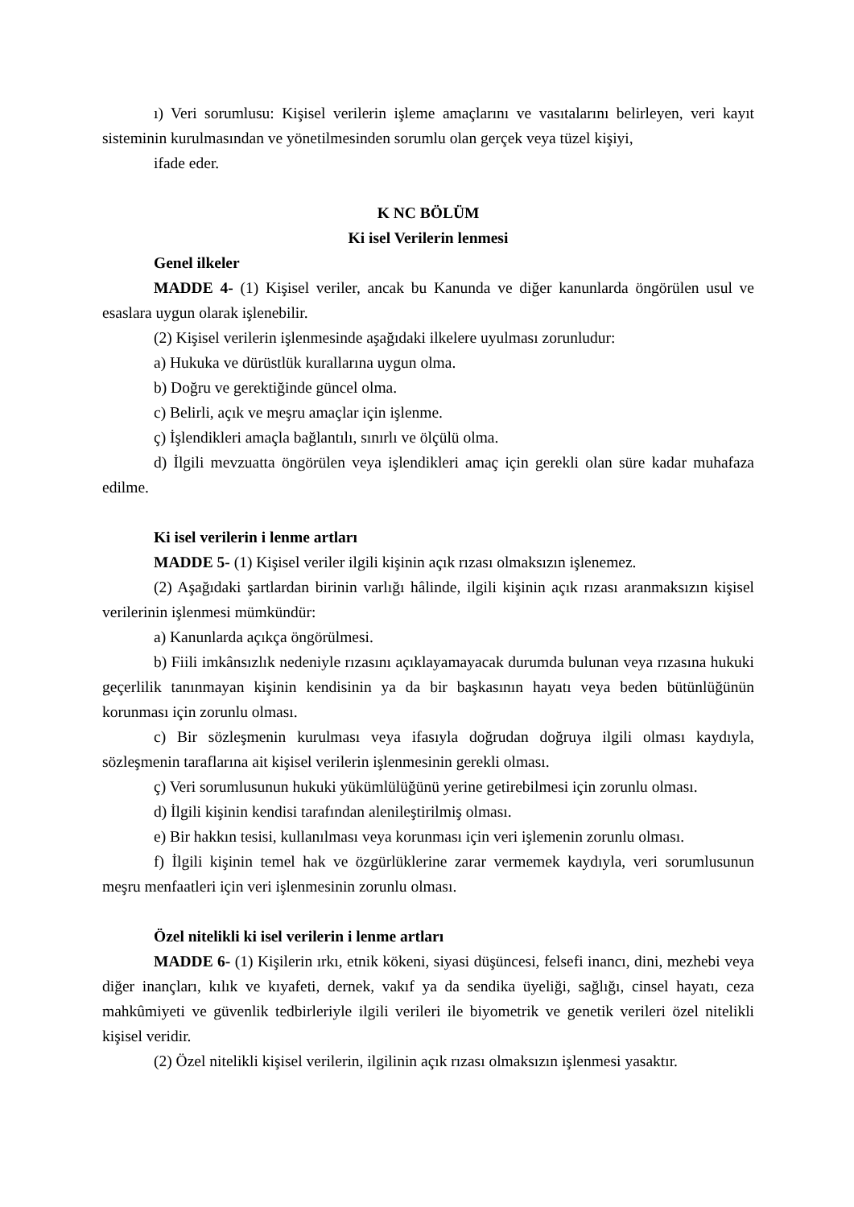ı) Veri sorumlusu: Kişisel verilerin işleme amaçlarını ve vasıtalarını belirleyen, veri kayıt sisteminin kurulmasından ve yönetilmesinden sorumlu olan gerçek veya tüzel kişiyi,
ifade eder.
K NC BÖLÜM
Ki isel Verilerin lenmesi
Genel ilkeler
MADDE 4- (1) Kişisel veriler, ancak bu Kanunda ve diğer kanunlarda öngörülen usul ve esaslara uygun olarak işlenebilir.
(2) Kişisel verilerin işlenmesinde aşağıdaki ilkelere uyulması zorunludur:
a) Hukuka ve dürüstlük kurallarına uygun olma.
b) Doğru ve gerektiğinde güncel olma.
c) Belirli, açık ve meşru amaçlar için işlenme.
ç) İşlendikleri amaçla bağlantılı, sınırlı ve ölçülü olma.
d) İlgili mevzuatta öngörülen veya işlendikleri amaç için gerekli olan süre kadar muhafaza edilme.
Ki isel verilerin i lenme artları
MADDE 5- (1) Kişisel veriler ilgili kişinin açık rızası olmaksızın işlenemez.
(2) Aşağıdaki şartlardan birinin varlığı hâlinde, ilgili kişinin açık rızası aranmaksızın kişisel verilerinin işlenmesi mümkündür:
a) Kanunlarda açıkça öngörülmesi.
b) Fiili imkânsızlık nedeniyle rızasını açıklayamayacak durumda bulunan veya rızasına hukuki geçerlilik tanınmayan kişinin kendisinin ya da bir başkasının hayatı veya beden bütünlüğünün korunması için zorunlu olması.
c) Bir sözleşmenin kurulması veya ifasıyla doğrudan doğruya ilgili olması kaydıyla, sözleşmenin taraflarına ait kişisel verilerin işlenmesinin gerekli olması.
ç) Veri sorumlusunun hukuki yükümlülüğünü yerine getirebilmesi için zorunlu olması.
d) İlgili kişinin kendisi tarafından alenileştirilmiş olması.
e) Bir hakkın tesisi, kullanılması veya korunması için veri işlemenin zorunlu olması.
f) İlgili kişinin temel hak ve özgürlüklerine zarar vermemek kaydıyla, veri sorumlusunun meşru menfaatleri için veri işlenmesinin zorunlu olması.
Özel nitelikli ki isel verilerin i lenme artları
MADDE 6- (1) Kişilerin ırkı, etnik kökeni, siyasi düşüncesi, felsefi inancı, dini, mezhebi veya diğer inançları, kılık ve kıyafeti, dernek, vakıf ya da sendika üyeliği, sağlığı, cinsel hayatı, ceza mahkûmiyeti ve güvenlik tedbirleriyle ilgili verileri ile biyometrik ve genetik verileri özel nitelikli kişisel veridir.
(2) Özel nitelikli kişisel verilerin, ilgilinin açık rızası olmaksızın işlenmesi yasaktır.